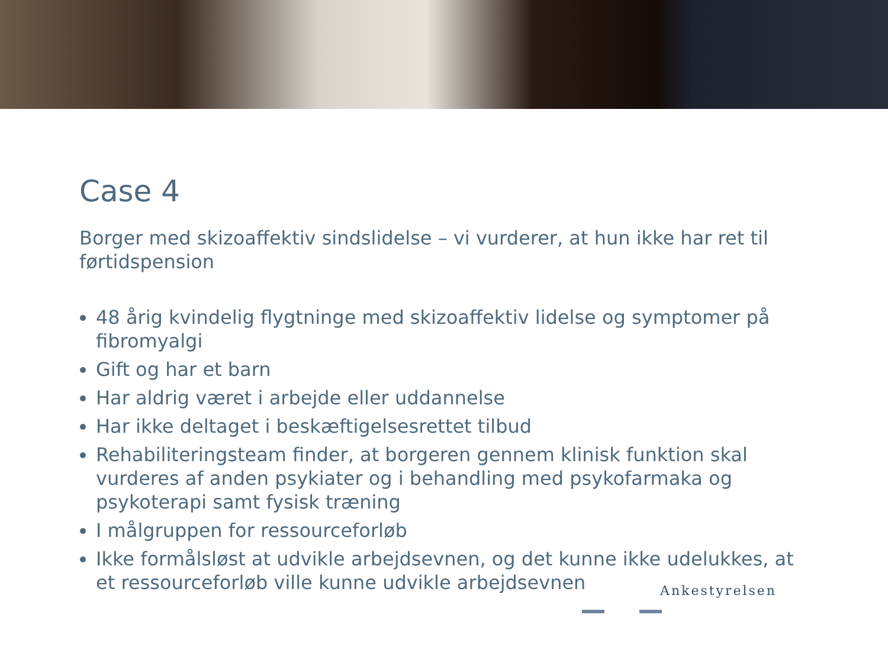Case 4
Borger med skizoaffektiv sindslidelse – vi vurderer, at hun ikke har ret til førtidspension
48 årig kvindelig flygtninge med skizoaffektiv lidelse og symptomer på fibromyalgi
Gift og har et barn
Har aldrig været i arbejde eller uddannelse
Har ikke deltaget i beskæftigelsesrettet tilbud
Rehabiliteringsteam finder, at borgeren gennem klinisk funktion skal vurderes af anden psykiater og i behandling med psykofarmaka og psykoterapi samt fysisk træning
I målgruppen for ressourceforløb
Ikke formålsløst at udvikle arbejdsevnen, og det kunne ikke udelukkes, at et ressourceforløb ville kunne udvikle arbejdsevnen
Ankestyrelsen